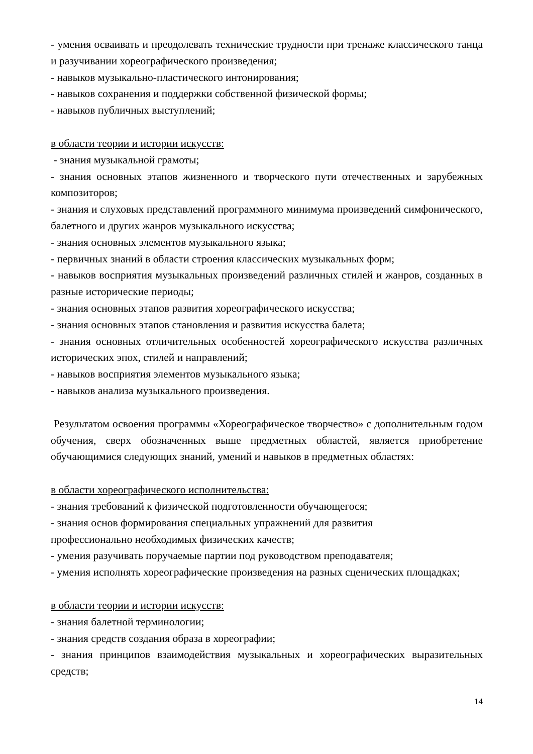- умения осваивать и преодолевать технические трудности при тренаже классического танца и разучивании хореографического произведения;
- навыков музыкально-пластического интонирования;
- навыков сохранения и поддержки собственной физической формы;
- навыков публичных выступлений;
в области теории и истории искусств:
- знания музыкальной грамоты;
- знания основных этапов жизненного и творческого пути отечественных и зарубежных композиторов;
- знания и слуховых представлений программного минимума произведений симфонического, балетного и других жанров музыкального искусства;
- знания основных элементов музыкального языка;
- первичных знаний в области строения классических музыкальных форм;
- навыков восприятия музыкальных произведений различных стилей и жанров, созданных в разные исторические периоды;
- знания основных этапов развития хореографического искусства;
- знания основных этапов становления и развития искусства балета;
- знания основных отличительных особенностей хореографического искусства различных исторических эпох, стилей и направлений;
- навыков восприятия элементов музыкального языка;
- навыков анализа музыкального произведения.
Результатом освоения программы «Хореографическое творчество» с дополнительным годом обучения, сверх обозначенных выше предметных областей, является приобретение обучающимися следующих знаний, умений и навыков в предметных областях:
в области хореографического исполнительства:
- знания требований к физической подготовленности обучающегося;
- знания основ формирования специальных упражнений для развития
профессионально необходимых физических качеств;
- умения разучивать поручаемые партии под руководством преподавателя;
- умения исполнять хореографические произведения на разных сценических площадках;
в области теории и истории искусств:
- знания балетной терминологии;
- знания средств создания образа в хореографии;
- знания принципов взаимодействия музыкальных и хореографических выразительных средств;
14